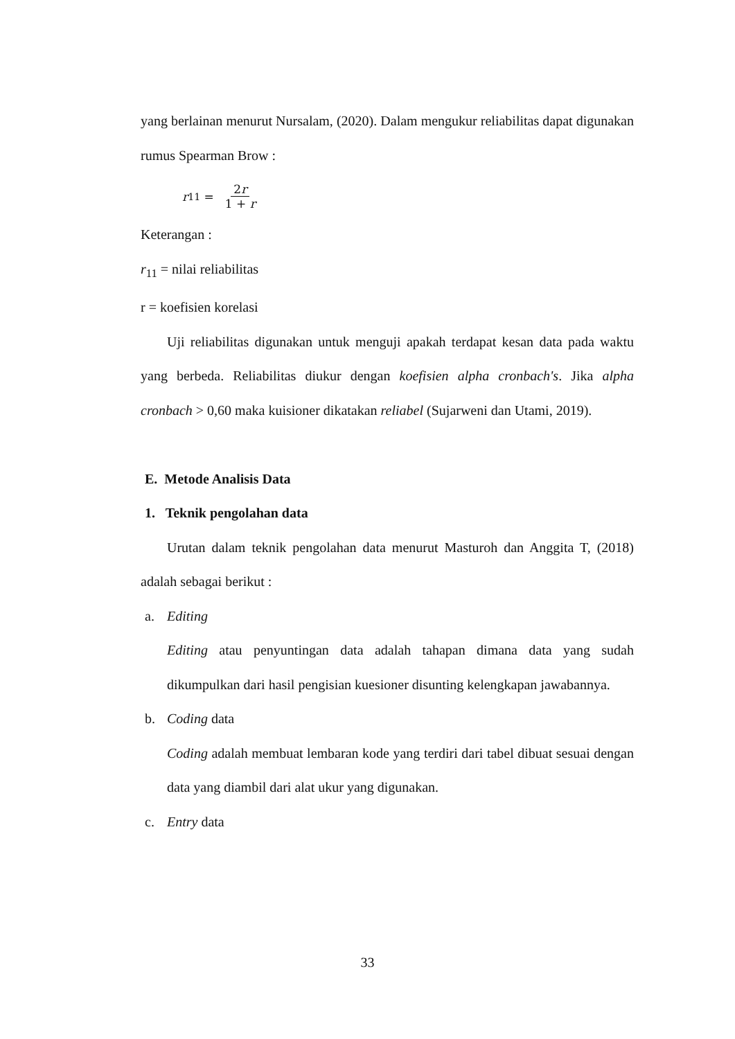yang berlainan menurut Nursalam, (2020). Dalam mengukur reliabilitas dapat digunakan rumus Spearman Brow :
r<sub>11</sub> = 2r 1 + r
Keterangan :
r<sub>11</sub> = nilai reliabilitas
r = koefisien korelasi
Uji reliabilitas digunakan untuk menguji apakah terdapat kesan data pada waktu yang berbeda. Reliabilitas diukur dengan koefisien alpha cronbach's. Jika alpha cronbach > 0,60 maka kuisioner dikatakan reliabel (Sujarweni dan Utami, 2019).
E. Metode Analisis Data
1. Teknik pengolahan data
Urutan dalam teknik pengolahan data menurut Masturoh dan Anggita T, (2018) adalah sebagai berikut :
a. Editing
Editing atau penyuntingan data adalah tahapan dimana data yang sudah dikumpulkan dari hasil pengisian kuesioner disunting kelengkapan jawabannya.
b. Coding data
Coding adalah membuat lembaran kode yang terdiri dari tabel dibuat sesuai dengan data yang diambil dari alat ukur yang digunakan.
c. Entry data
33